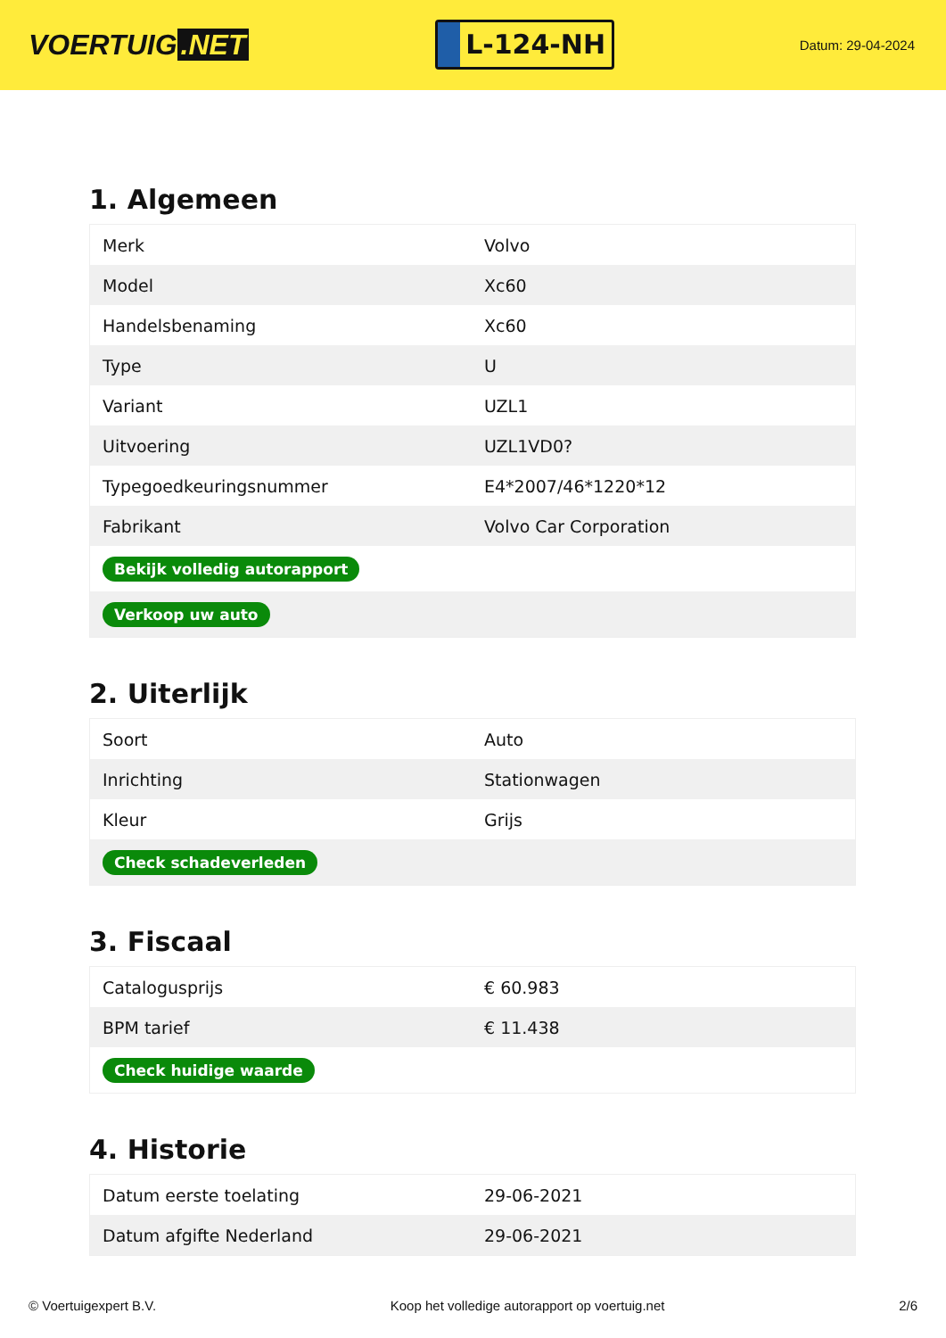VOERTUIG.NET
L-124-NH
Datum: 29-04-2024
1. Algemeen
| Merk | Volvo |
| Model | Xc60 |
| Handelsbenaming | Xc60 |
| Type | U |
| Variant | UZL1 |
| Uitvoering | UZL1VD0? |
| Typegoedkeuringsnummer | E4*2007/46*1220*12 |
| Fabrikant | Volvo Car Corporation |
| Bekijk volledig autorapport | |
| Verkoop uw auto | |
2. Uiterlijk
| Soort | Auto |
| Inrichting | Stationwagen |
| Kleur | Grijs |
| Check schadeverleden | |
3. Fiscaal
| Catalogusprijs | € 60.983 |
| BPM tarief | € 11.438 |
| Check huidige waarde | |
4. Historie
| Datum eerste toelating | 29-06-2021 |
| Datum afgifte Nederland | 29-06-2021 |
© Voertuigexpert B.V. Koop het volledige autorapport op voertuig.net 2/6